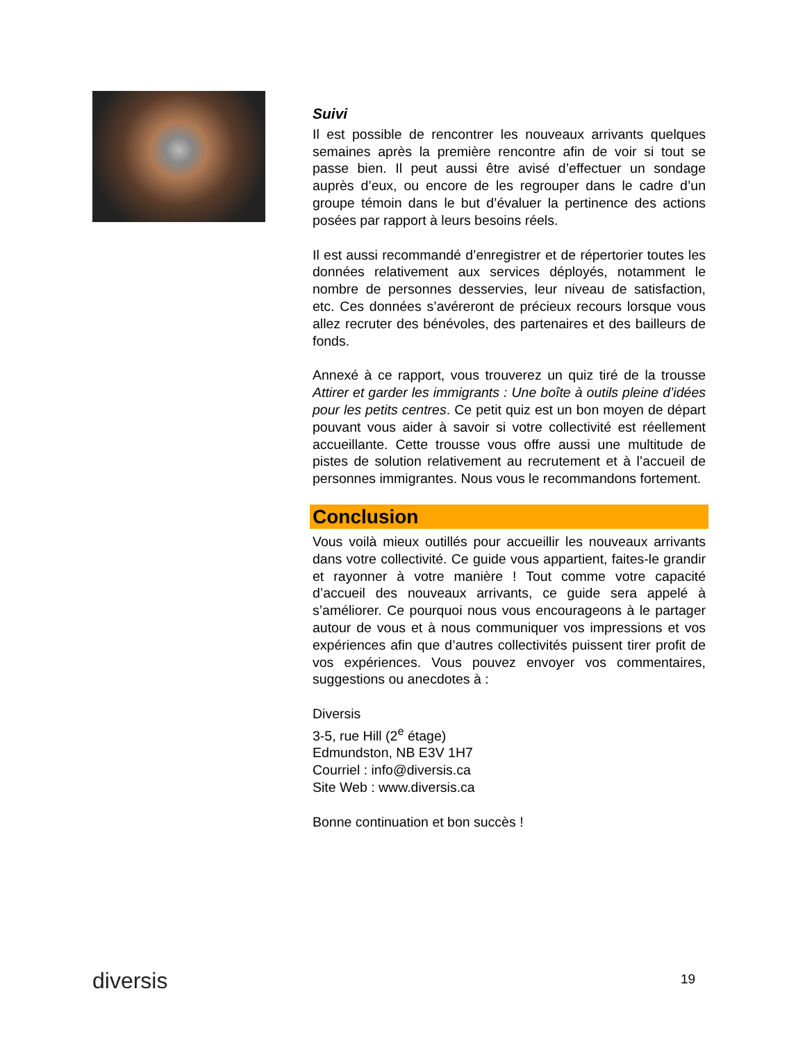Suivi
Il est possible de rencontrer les nouveaux arrivants quelques semaines après la première rencontre afin de voir si tout se passe bien. Il peut aussi être avisé d’effectuer un sondage auprès d’eux, ou encore de les regrouper dans le cadre d’un groupe témoin dans le but d’évaluer la pertinence des actions posées par rapport à leurs besoins réels.
Il est aussi recommandé d’enregistrer et de répertorier toutes les données relativement aux services déployés, notamment le nombre de personnes desservies, leur niveau de satisfaction, etc. Ces données s’avéreront de précieux recours lorsque vous allez recruter des bénévoles, des partenaires et des bailleurs de fonds.
Annexé à ce rapport, vous trouverez un quiz tiré de la trousse Attirer et garder les immigrants : Une boîte à outils pleine d’idées pour les petits centres. Ce petit quiz est un bon moyen de départ pouvant vous aider à savoir si votre collectivité est réellement accueillante. Cette trousse vous offre aussi une multitude de pistes de solution relativement au recrutement et à l’accueil de personnes immigrantes. Nous vous le recommandons fortement.
Conclusion
Vous voilà mieux outillés pour accueillir les nouveaux arrivants dans votre collectivité. Ce guide vous appartient, faites-le grandir et rayonner à votre manière ! Tout comme votre capacité d’accueil des nouveaux arrivants, ce guide sera appelé à s’améliorer. Ce pourquoi nous vous encourageons à le partager autour de vous et à nous communiquer vos impressions et vos expériences afin que d’autres collectivités puissent tirer profit de vos expériences. Vous pouvez envoyer vos commentaires, suggestions ou anecdotes à :
Diversis
3-5, rue Hill (2<sup>e</sup> étage)
Edmundston, NB E3V 1H7
Courriel : info@diversis.ca
Site Web : www.diversis.ca
Bonne continuation et bon succès !
diversis 19